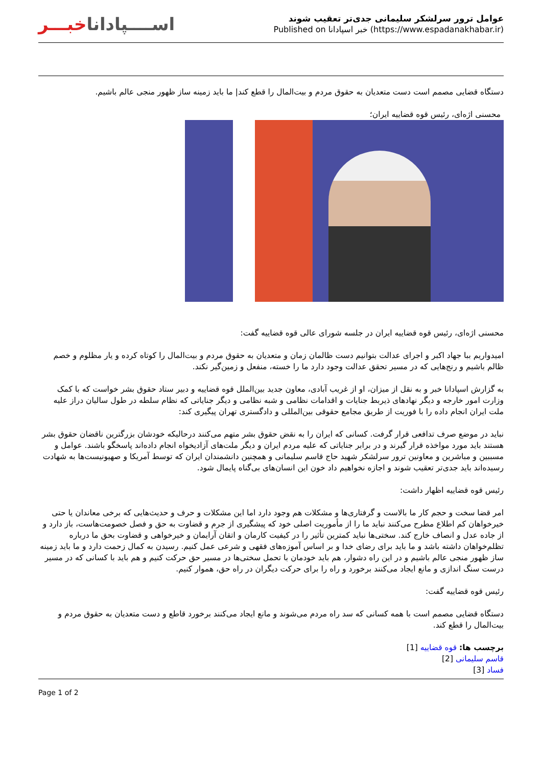اســــپاداناخبـــر
عوامل ترور سرلشکر سلیمانی جدی‌تر تعقیب شوند
Published on خبر اسپادانا (https://www.espadanakhabar.ir)
دستگاه قضایی مصمم است دست متعدیان به حقوق مردم و بیت‌المال را قطع کند| ما باید زمینه ساز ظهور منجی عالم باشیم.
محسنی اژه‌ای، رئیس قوه قضاییه ایران؛
محسنی اژه‌ای، رئیس قوه قضاییه ایران در جلسه شورای عالی قوه قضاییه گفت:
امیدواریم ببا جهاد اکبر و اجرای عدالت بتوانیم دست ظالمان زمان و متعدیان به حقوق مردم و بیت‌المال را کوتاه کرده و یار مظلوم و خصم ظالم باشیم و رنج‌هایی که در مسیر تحقق عدالت وجود دارد ما را خسته، منفعل و زمین‌گیر نکند.
به گزارش اسپادانا خبر و به نقل از میزان، او از غریب آبادی، معاون جدید بین‌الملل قوه قضاییه و دبیر ستاد حقوق بشر خواست که با کمک وزارت امور خارجه و دیگر نهادهای ذیربط جنایات و اقدامات نظامی و شبه نظامی و دیگر جنایاتی که نظام سلطه در طول سالیان دراز علیه ملت ایران انجام داده را با فوریت از طریق مجامع حقوقی بین‌المللی و دادگستری تهران پیگیری کند:
نباید در موضع صرف تدافعی قرار گرفت. کسانی که ایران را به نقض حقوق بشر متهم می‌کنند درحالیکه خودشان بزرگترین ناقضان حقوق بشر هستند باید مورد مواخذه قرار گیرند و در برابر جنایاتی که علیه مردم ایران و دیگر ملت‌های آزادیخواه انجام داده‌اند پاسخگو باشند. عوامل و مسببین و مباشرین و معاونین ترور سرلشکر شهید حاج قاسم سلیمانی و همچنین دانشمندان ایران که توسط آمریکا و صهیونیست‌ها به شهادت رسیده‌اند باید جدی‌تر تعقیب شوند و اجازه نخواهیم داد خون این انسان‌های بی‌گناه پایمال شود.
رئیس قوه قضاییه اظهار داشت:
امر قضا سخت و حجم کار ما بالاست و گرفتاری‌ها و مشکلات هم وجود دارد اما این مشکلات و حرف و حدیث‌هایی که برخی معاندان یا حتی خیرخواهان کم اطلاع مطرح می‌کنند نباید ما را از مأموریت اصلی خود که پیشگیری از جرم و قضاوت به حق و فصل خصومت‌هاست، باز دارد و از جاده عدل و انصاف خارج کند. سختی‌ها نباید کمترین تأثیر را در کیفیت کارمان و اتقان آرایمان و خیرخواهی و قضاوت بحق ما درباره تظلم‌خواهان داشته باشد و ما باید برای رضای خدا و بر اساس آموزه‌های فقهی و شرعی عمل کنیم. رسیدن به کمال زحمت دارد و ما باید زمینه ساز ظهور منجی عالم باشیم و در این راه دشوار، هم باید خودمان با تحمل سختی‌ها در مسیر حق حرکت کنیم و هم باید با کسانی که در مسیر درست سنگ اندازی و مانع ایجاد می‌کنند برخورد و راه را برای حرکت دیگران در راه حق، هموار کنیم.
رئیس قوه قضاییه گفت:
دستگاه قضایی مصمم است با همه کسانی که سد راه مردم می‌شوند و مانع ایجاد می‌کنند برخورد قاطع و دست متعدیان به حقوق مردم و بیت‌المال را قطع کند.
برچسب ها: قوه قضاییه [1]
قاسم سلیمانی [2]
فساد [3]
Page 1 of 2